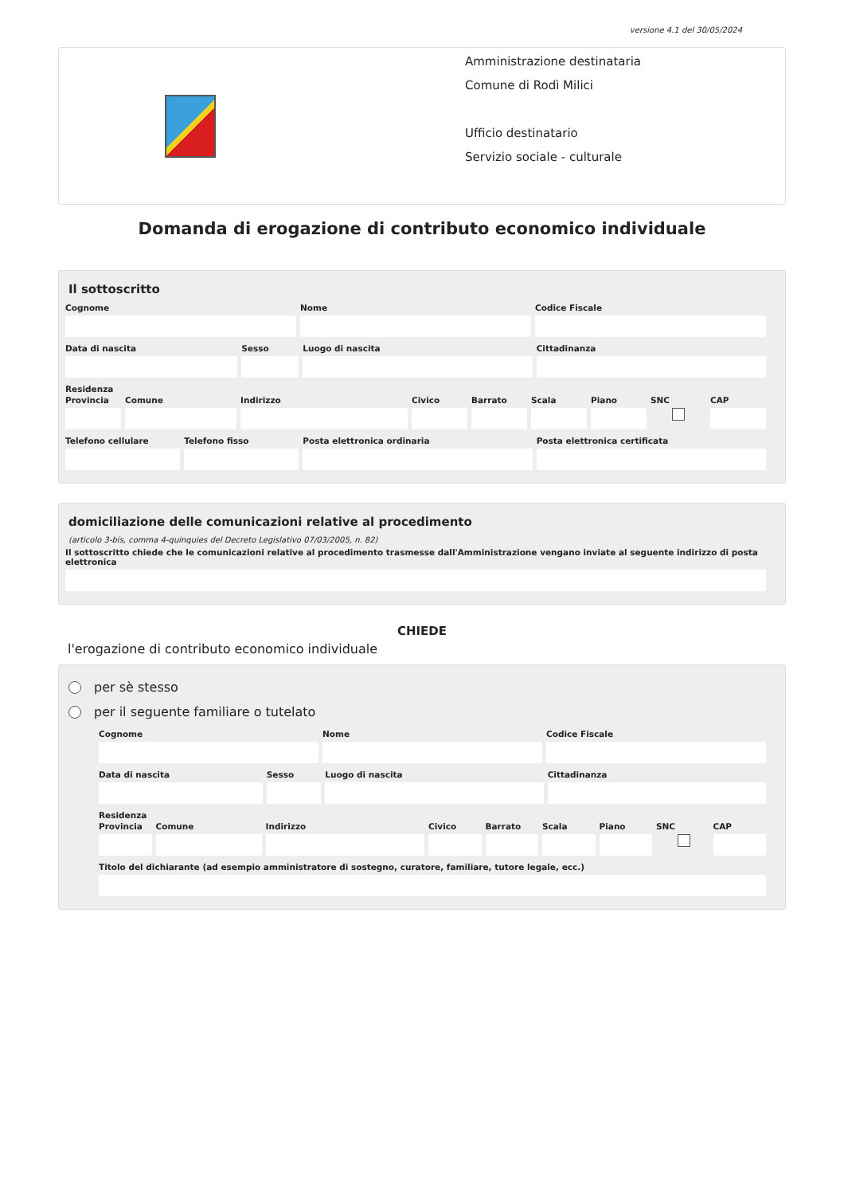versione 4.1 del 30/05/2024
Amministrazione destinataria
Comune di Rodì Milici
Ufficio destinatario
Servizio sociale - culturale
Domanda di erogazione di contributo economico individuale
Il sottoscritto
Cognome Nome Codice Fiscale
Data di nascita Sesso Luogo di nascita Cittadinanza
Residenza
Provincia Comune Indirizzo Civico Barrato Scala Piano SNC CAP
Telefono cellulare Telefono fisso Posta elettronica ordinaria Posta elettronica certificata
domiciliazione delle comunicazioni relative al procedimento
(articolo 3-bis, comma 4-quinquies del Decreto Legislativo 07/03/2005, n. 82)
Il sottoscritto chiede che le comunicazioni relative al procedimento trasmesse dall'Amministrazione vengano inviate al seguente indirizzo di posta elettronica
CHIEDE
l'erogazione di contributo economico individuale
per sè stesso
per il seguente familiare o tutelato
Cognome Nome Codice Fiscale
Data di nascita Sesso Luogo di nascita Cittadinanza
Residenza
Provincia Comune Indirizzo Civico Barrato Scala Piano SNC CAP
Titolo del dichiarante (ad esempio amministratore di sostegno, curatore, familiare, tutore legale, ecc.)